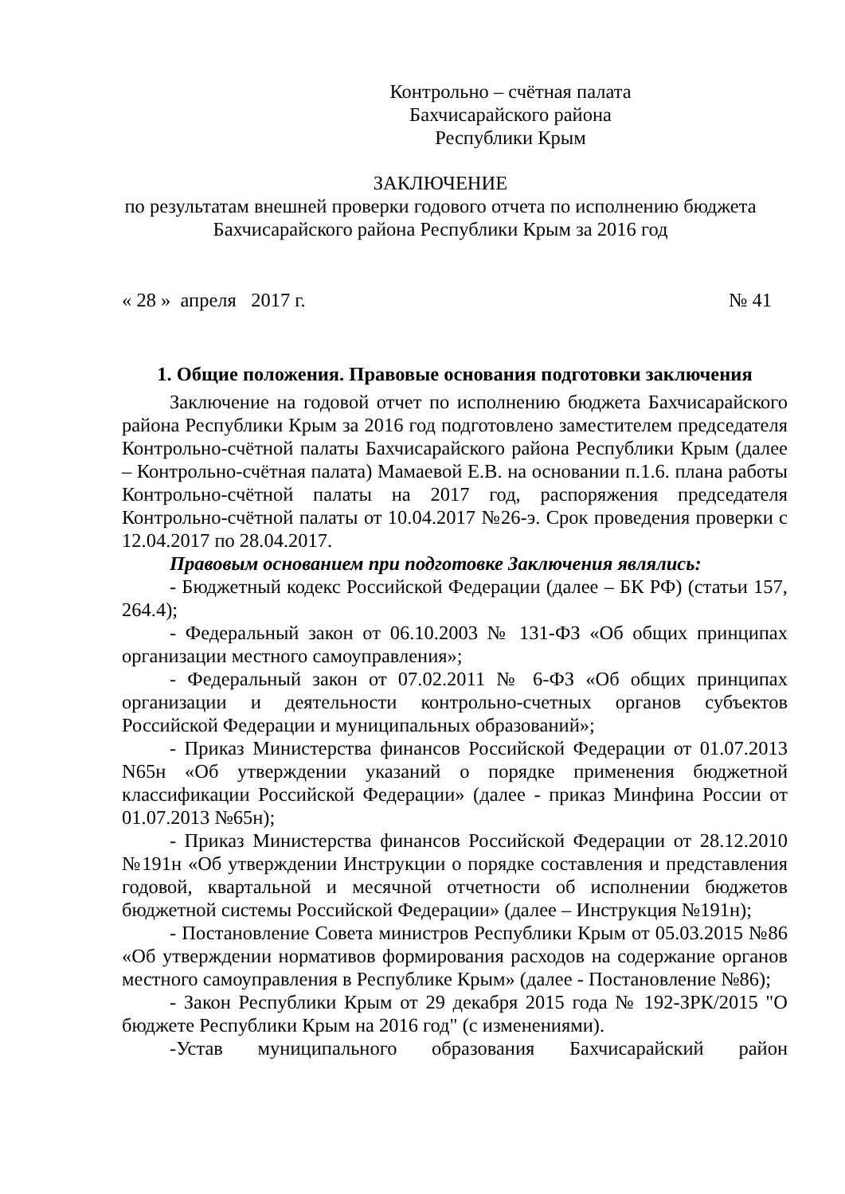Контрольно – счётная палата
Бахчисарайского района
Республики Крым
ЗАКЛЮЧЕНИЕ
по результатам внешней проверки годового отчета по исполнению бюджета
Бахчисарайского района Республики Крым за 2016 год
« 28 » апреля 2017 г. № 41
1. Общие положения. Правовые основания подготовки заключения
Заключение на годовой отчет по исполнению бюджета Бахчисарайского района Республики Крым за 2016 год подготовлено заместителем председателя Контрольно-счётной палаты Бахчисарайского района Республики Крым (далее – Контрольно-счётная палата) Мамаевой Е.В. на основании п.1.6. плана работы Контрольно-счётной палаты на 2017 год, распоряжения председателя Контрольно-счётной палаты от 10.04.2017 №26-э. Срок проведения проверки с 12.04.2017 по 28.04.2017.
Правовым основанием при подготовке Заключения являлись:
- Бюджетный кодекс Российской Федерации (далее – БК РФ) (статьи 157, 264.4);
- Федеральный закон от 06.10.2003 № 131-ФЗ «Об общих принципах организации местного самоуправления»;
- Федеральный закон от 07.02.2011 № 6-ФЗ «Об общих принципах организации и деятельности контрольно-счетных органов субъектов Российской Федерации и муниципальных образований»;
- Приказ Министерства финансов Российской Федерации от 01.07.2013 N65н «Об утверждении указаний о порядке применения бюджетной классификации Российской Федерации» (далее - приказ Минфина России от 01.07.2013 №65н);
- Приказ Министерства финансов Российской Федерации от 28.12.2010 №191н «Об утверждении Инструкции о порядке составления и представления годовой, квартальной и месячной отчетности об исполнении бюджетов бюджетной системы Российской Федерации» (далее – Инструкция №191н);
- Постановление Совета министров Республики Крым от 05.03.2015 №86 «Об утверждении нормативов формирования расходов на содержание органов местного самоуправления в Республике Крым» (далее - Постановление №86);
- Закон Республики Крым от 29 декабря 2015 года № 192-ЗРК/2015 "О бюджете Республики Крым на 2016 год" (с изменениями).
-Устав муниципального образования Бахчисарайский район